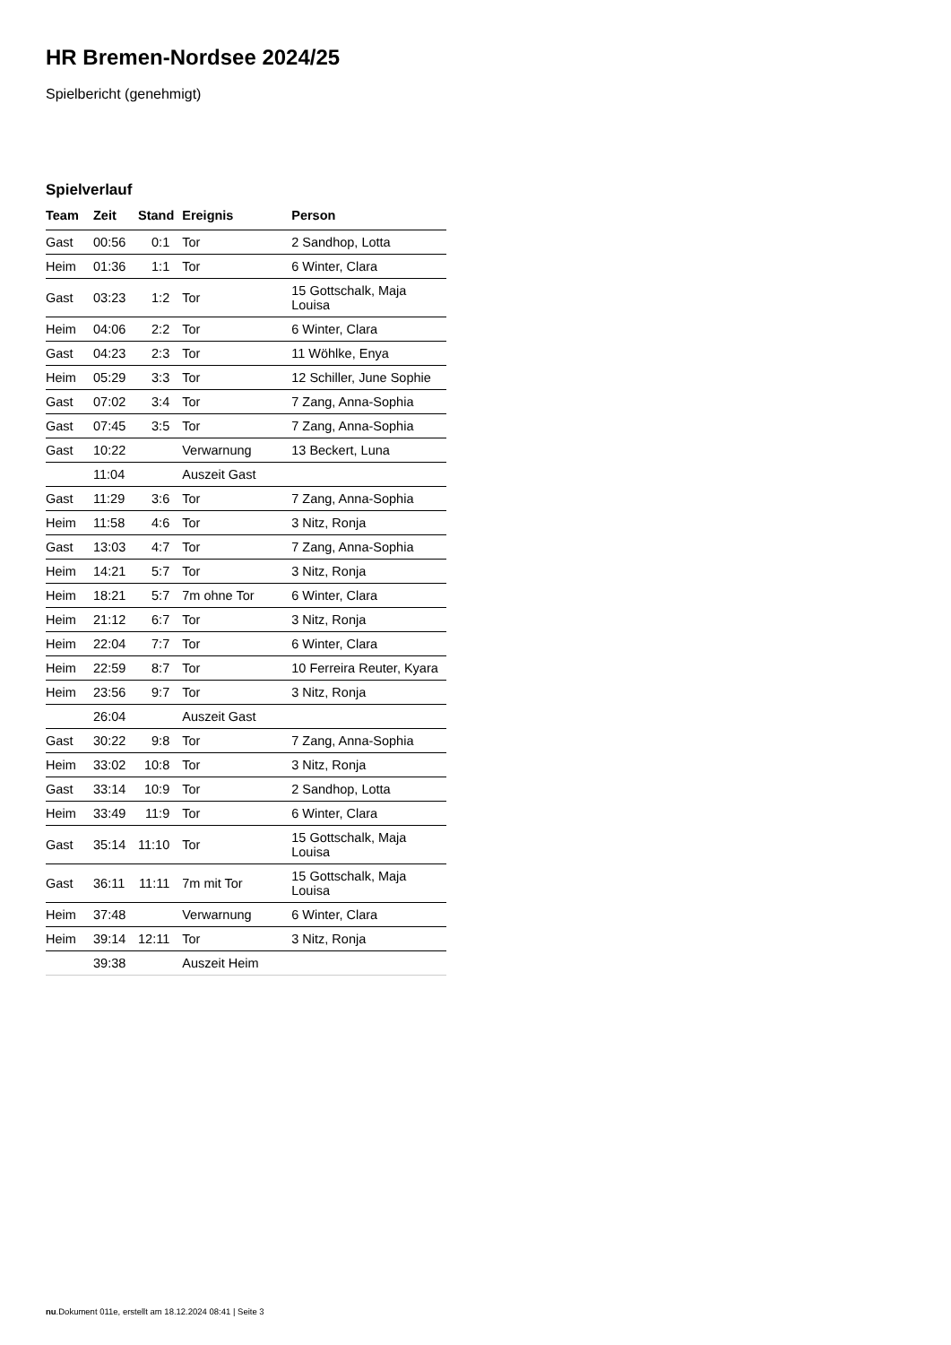HR Bremen-Nordsee 2024/25
Spielbericht (genehmigt)
Spielverlauf
| Team | Zeit | Stand | Ereignis | Person |
| --- | --- | --- | --- | --- |
| Gast | 00:56 | 0:1 | Tor | 2 Sandhop, Lotta |
| Heim | 01:36 | 1:1 | Tor | 6 Winter, Clara |
| Gast | 03:23 | 1:2 | Tor | 15 Gottschalk, Maja Louisa |
| Heim | 04:06 | 2:2 | Tor | 6 Winter, Clara |
| Gast | 04:23 | 2:3 | Tor | 11 Wöhlke, Enya |
| Heim | 05:29 | 3:3 | Tor | 12 Schiller, June Sophie |
| Gast | 07:02 | 3:4 | Tor | 7 Zang, Anna-Sophia |
| Gast | 07:45 | 3:5 | Tor | 7 Zang, Anna-Sophia |
| Gast | 10:22 | | Verwarnung | 13 Beckert, Luna |
| | 11:04 | | Auszeit Gast | |
| Gast | 11:29 | 3:6 | Tor | 7 Zang, Anna-Sophia |
| Heim | 11:58 | 4:6 | Tor | 3 Nitz, Ronja |
| Gast | 13:03 | 4:7 | Tor | 7 Zang, Anna-Sophia |
| Heim | 14:21 | 5:7 | Tor | 3 Nitz, Ronja |
| Heim | 18:21 | 5:7 | 7m ohne Tor | 6 Winter, Clara |
| Heim | 21:12 | 6:7 | Tor | 3 Nitz, Ronja |
| Heim | 22:04 | 7:7 | Tor | 6 Winter, Clara |
| Heim | 22:59 | 8:7 | Tor | 10 Ferreira Reuter, Kyara |
| Heim | 23:56 | 9:7 | Tor | 3 Nitz, Ronja |
| | 26:04 | | Auszeit Gast | |
| Gast | 30:22 | 9:8 | Tor | 7 Zang, Anna-Sophia |
| Heim | 33:02 | 10:8 | Tor | 3 Nitz, Ronja |
| Gast | 33:14 | 10:9 | Tor | 2 Sandhop, Lotta |
| Heim | 33:49 | 11:9 | Tor | 6 Winter, Clara |
| Gast | 35:14 | 11:10 | Tor | 15 Gottschalk, Maja Louisa |
| Gast | 36:11 | 11:11 | 7m mit Tor | 15 Gottschalk, Maja Louisa |
| Heim | 37:48 | | Verwarnung | 6 Winter, Clara |
| Heim | 39:14 | 12:11 | Tor | 3 Nitz, Ronja |
| | 39:38 | | Auszeit Heim | |
nu.Dokument 011e, erstellt am 18.12.2024 08:41 | Seite 3